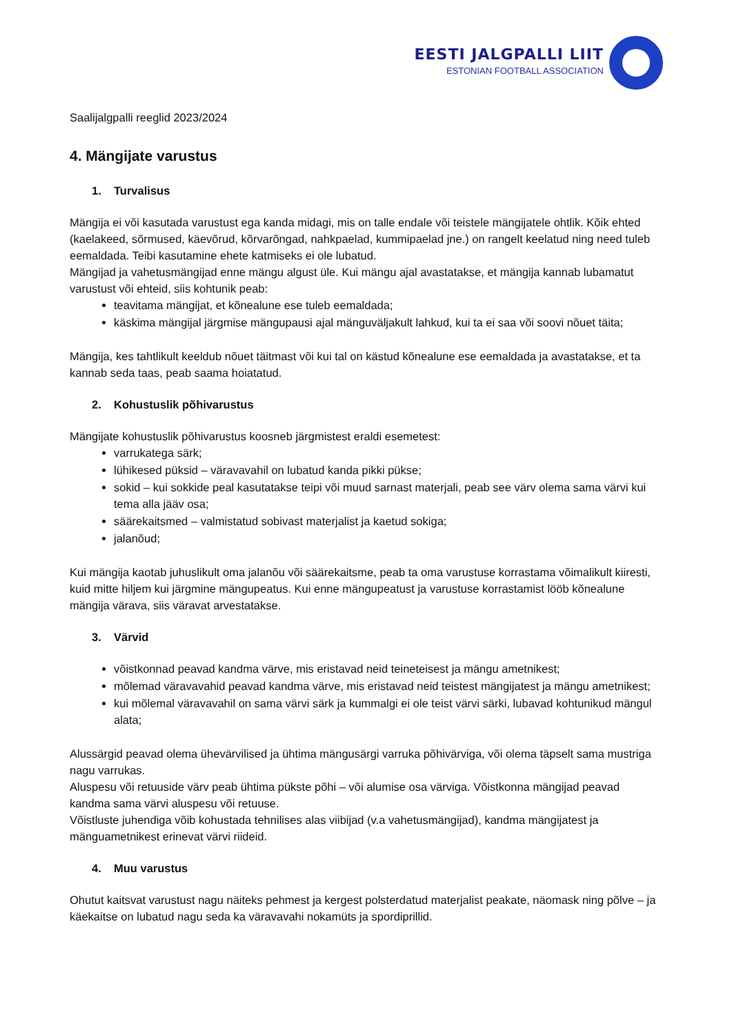EESTI JALGPALLI LIIT
ESTONIAN FOOTBALL ASSOCIATION
Saalijalgpalli reeglid 2023/2024
4. Mängijate varustus
1. Turvalisus
Mängija ei või kasutada varustust ega kanda midagi, mis on talle endale või teistele mängijatele ohtlik. Kõik ehted (kaelakeed, sõrmused, käevõrud, kõrvarõngad, nahkpaelad, kummipaelad jne.) on rangelt keelatud ning need tuleb eemaldada. Teibi kasutamine ehete katmiseks ei ole lubatud.
Mängijad ja vahetusmängijad enne mängu algust üle. Kui mängu ajal avastatakse, et mängija kannab lubamatut varustust või ehteid, siis kohtunik peab:
teavitama mängijat, et kõnealune ese tuleb eemaldada;
käskima mängijal järgmise mängupausi ajal mänguväljakult lahkud, kui ta ei saa või soovi nõuet täita;
Mängija, kes tahtlikult keeldub nõuet täitmast või kui tal on kästud kõnealune ese eemaldada ja avastatakse, et ta kannab seda taas, peab saama hoiatatud.
2. Kohustuslik põhivarustus
Mängijate kohustuslik põhivarustus koosneb järgmistest eraldi esemetest:
varrukatega särk;
lühikesed püksid – väravavahil on lubatud kanda pikki pükse;
sokid – kui sokkide peal kasutatakse teipi või muud sarnast materjali, peab see värv olema sama värvi kui tema alla jääv osa;
säärekaitsmed – valmistatud sobivast materjalist ja kaetud sokiga;
jalanõud;
Kui mängija kaotab juhuslikult oma jalanõu või säärekaitsme, peab ta oma varustuse korrastama võimalikult kiiresti, kuid mitte hiljem kui järgmine mängupeatus. Kui enne mängupeatust ja varustuse korrastamist lööb kõnealune mängija värava, siis väravat arvestatakse.
3. Värvid
võistkonnad peavad kandma värve, mis eristavad neid teineteisest ja mängu ametnikest;
mõlemad väravavahid peavad kandma värve, mis eristavad neid teistest mängijatest ja mängu ametnikest;
kui mõlemal väravavahil on sama värvi särk ja kummalgi ei ole teist värvi särki, lubavad kohtunikud mängul alata;
Alussärgid peavad olema ühevärvilised ja ühtima mängusärgi varruka põhivärviga, või olema täpselt sama mustriga nagu varrukas.
Aluspesu või retuuside värv peab ühtima pükste põhi – või alumise osa värviga. Võistkonna mängijad peavad kandma sama värvi aluspesu või retuuse.
Võistluste juhendiga võib kohustada tehnilises alas viibijad (v.a vahetusmängijad), kandma mängijatest ja mänguametnikest erinevat värvi riideid.
4. Muu varustus
Ohutut kaitsvat varustust nagu näiteks pehmest ja kergest polsterdatud materjalist peakate, näomask ning põlve – ja käekaitse on lubatud nagu seda ka väravavahi nokamüts ja spordiprillid.